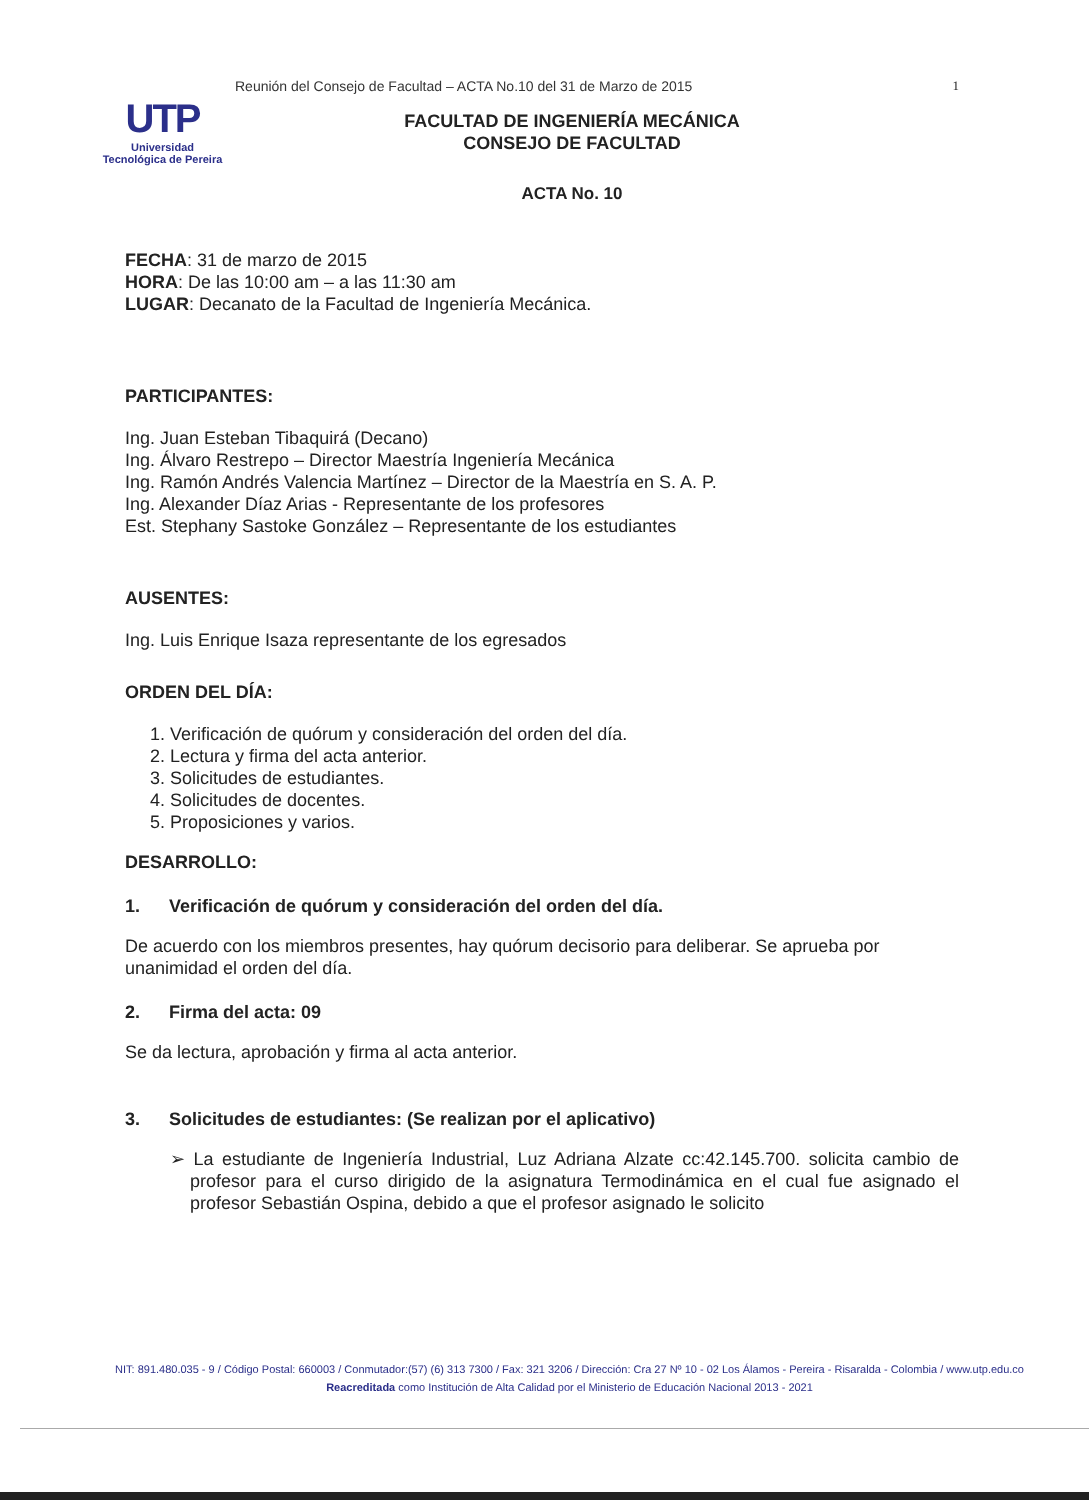UTP
Universidad Tecnológica de Pereira
Reunión del Consejo de Facultad – ACTA No.10 del 31 de Marzo de 2015
1
FACULTAD DE INGENIERÍA MECÁNICA
CONSEJO DE FACULTAD
ACTA No. 10
FECHA: 31 de marzo de 2015
HORA: De las 10:00 am – a las 11:30 am
LUGAR: Decanato de la Facultad de Ingeniería Mecánica.
PARTICIPANTES:
Ing. Juan Esteban Tibaquirá (Decano)
Ing. Álvaro Restrepo – Director Maestría Ingeniería Mecánica
Ing. Ramón Andrés Valencia Martínez – Director de la Maestría en S. A. P.
Ing. Alexander Díaz Arias - Representante de los profesores
Est. Stephany Sastoke González – Representante de los estudiantes
AUSENTES:
Ing. Luis Enrique Isaza representante de los egresados
ORDEN DEL DÍA:
1. Verificación de quórum y consideración del orden del día.
2. Lectura y firma del acta anterior.
3. Solicitudes de estudiantes.
4. Solicitudes de docentes.
5. Proposiciones y varios.
DESARROLLO:
1. Verificación de quórum y consideración del orden del día.
De acuerdo con los miembros presentes, hay quórum decisorio para deliberar. Se aprueba por unanimidad el orden del día.
2. Firma del acta: 09
Se da lectura, aprobación y firma al acta anterior.
3. Solicitudes de estudiantes: (Se realizan por el aplicativo)
➢ La estudiante de Ingeniería Industrial, Luz Adriana Alzate cc:42.145.700. solicita cambio de profesor para el curso dirigido de la asignatura Termodinámica en el cual fue asignado el profesor Sebastián Ospina, debido a que el profesor asignado le solicito
NIT: 891.480.035 - 9 / Código Postal: 660003 / Conmutador:(57) (6) 313 7300 / Fax: 321 3206 / Dirección: Cra 27 Nº 10 - 02 Los Álamos - Pereira - Risaralda - Colombia / www.utp.edu.co
Reacreditada como Institución de Alta Calidad por el Ministerio de Educación Nacional 2013 - 2021